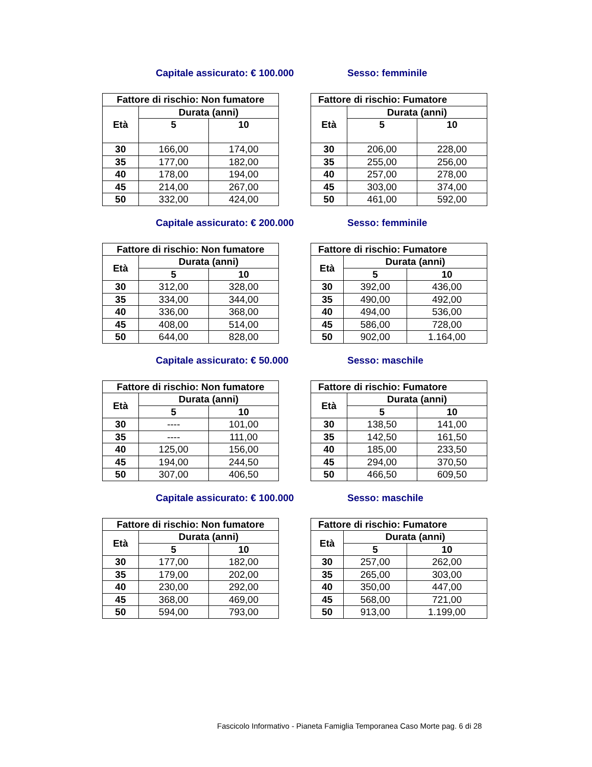Capitale assicurato: € 100.000 Sesso: femminile
| Fattore di rischio: Non fumatore | | |
| --- | --- | --- |
| Età | Durata (anni) | |
| | 5 | 10 |
| 30 | 166,00 | 174,00 |
| 35 | 177,00 | 182,00 |
| 40 | 178,00 | 194,00 |
| 45 | 214,00 | 267,00 |
| 50 | 332,00 | 424,00 |
| Fattore di rischio: Fumatore | | |
| --- | --- | --- |
| Età | Durata (anni) | |
| | 5 | 10 |
| 30 | 206,00 | 228,00 |
| 35 | 255,00 | 256,00 |
| 40 | 257,00 | 278,00 |
| 45 | 303,00 | 374,00 |
| 50 | 461,00 | 592,00 |
Capitale assicurato: € 200.000 Sesso: femminile
| Fattore di rischio: Non fumatore | | |
| --- | --- | --- |
| Età | Durata (anni) | |
| | 5 | 10 |
| 30 | 312,00 | 328,00 |
| 35 | 334,00 | 344,00 |
| 40 | 336,00 | 368,00 |
| 45 | 408,00 | 514,00 |
| 50 | 644,00 | 828,00 |
| Fattore di rischio: Fumatore | | |
| --- | --- | --- |
| Età | Durata (anni) | |
| | 5 | 10 |
| 30 | 392,00 | 436,00 |
| 35 | 490,00 | 492,00 |
| 40 | 494,00 | 536,00 |
| 45 | 586,00 | 728,00 |
| 50 | 902,00 | 1.164,00 |
Capitale assicurato: € 50.000 Sesso: maschile
| Fattore di rischio: Non fumatore | | |
| --- | --- | --- |
| Età | Durata (anni) | |
| | 5 | 10 |
| 30 | ---- | 101,00 |
| 35 | ---- | 111,00 |
| 40 | 125,00 | 156,00 |
| 45 | 194,00 | 244,50 |
| 50 | 307,00 | 406,50 |
| Fattore di rischio: Fumatore | | |
| --- | --- | --- |
| Età | Durata (anni) | |
| | 5 | 10 |
| 30 | 138,50 | 141,00 |
| 35 | 142,50 | 161,50 |
| 40 | 185,00 | 233,50 |
| 45 | 294,00 | 370,50 |
| 50 | 466,50 | 609,50 |
Capitale assicurato: € 100.000 Sesso: maschile
| Fattore di rischio: Non fumatore | | |
| --- | --- | --- |
| Età | Durata (anni) | |
| | 5 | 10 |
| 30 | 177,00 | 182,00 |
| 35 | 179,00 | 202,00 |
| 40 | 230,00 | 292,00 |
| 45 | 368,00 | 469,00 |
| 50 | 594,00 | 793,00 |
| Fattore di rischio: Fumatore | | |
| --- | --- | --- |
| Età | Durata (anni) | |
| | 5 | 10 |
| 30 | 257,00 | 262,00 |
| 35 | 265,00 | 303,00 |
| 40 | 350,00 | 447,00 |
| 45 | 568,00 | 721,00 |
| 50 | 913,00 | 1.199,00 |
Fascicolo Informativo - Pianeta Famiglia Temporanea Caso Morte pag. 6 di 28